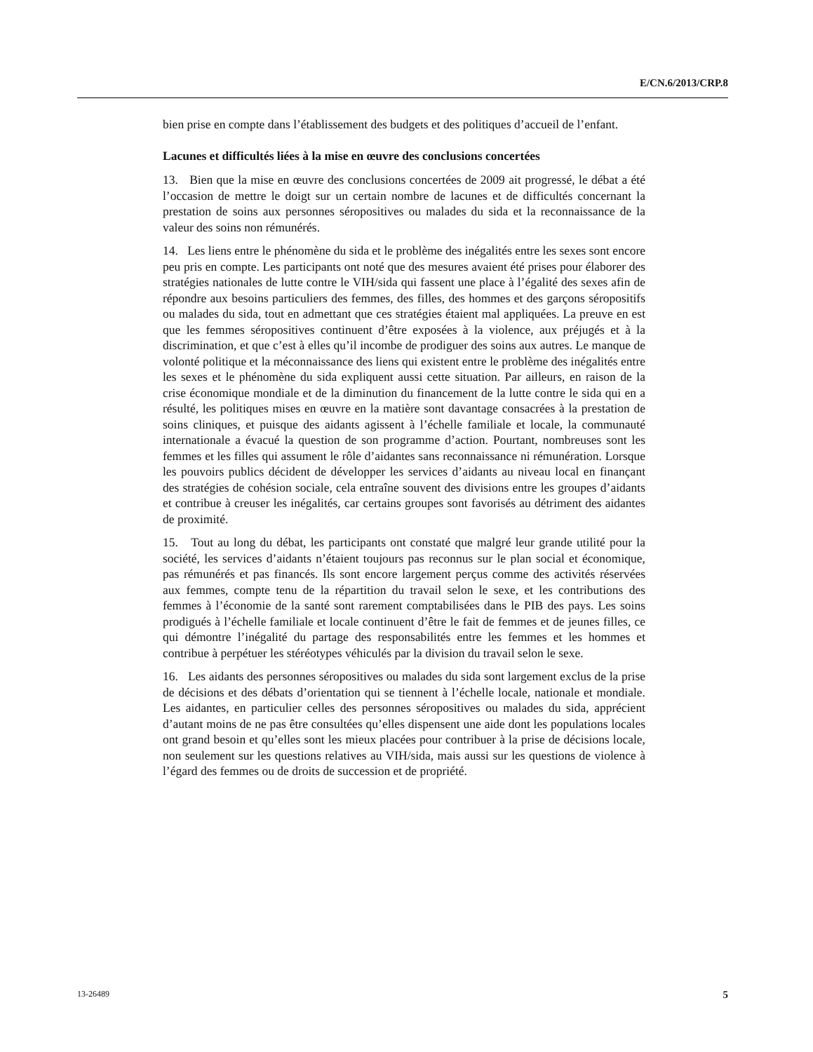E/CN.6/2013/CRP.8
bien prise en compte dans l’établissement des budgets et des politiques d’accueil de l’enfant.
Lacunes et difficultés liées à la mise en œuvre des conclusions concertées
13. Bien que la mise en œuvre des conclusions concertées de 2009 ait progressé, le débat a été l’occasion de mettre le doigt sur un certain nombre de lacunes et de difficultés concernant la prestation de soins aux personnes séropositives ou malades du sida et la reconnaissance de la valeur des soins non rémunérés.
14. Les liens entre le phénomène du sida et le problème des inégalités entre les sexes sont encore peu pris en compte. Les participants ont noté que des mesures avaient été prises pour élaborer des stratégies nationales de lutte contre le VIH/sida qui fassent une place à l’égalité des sexes afin de répondre aux besoins particuliers des femmes, des filles, des hommes et des garçons séropositifs ou malades du sida, tout en admettant que ces stratégies étaient mal appliquées. La preuve en est que les femmes séropositives continuent d’être exposées à la violence, aux préjugés et à la discrimination, et que c’est à elles qu’il incombe de prodiguer des soins aux autres. Le manque de volonté politique et la méconnaissance des liens qui existent entre le problème des inégalités entre les sexes et le phénomène du sida expliquent aussi cette situation. Par ailleurs, en raison de la crise économique mondiale et de la diminution du financement de la lutte contre le sida qui en a résulté, les politiques mises en œuvre en la matière sont davantage consacrées à la prestation de soins cliniques, et puisque des aidants agissent à l’échelle familiale et locale, la communauté internationale a évacué la question de son programme d’action. Pourtant, nombreuses sont les femmes et les filles qui assument le rôle d’aidantes sans reconnaissance ni rémunération. Lorsque les pouvoirs publics décident de développer les services d’aidants au niveau local en finançant des stratégies de cohésion sociale, cela entraîne souvent des divisions entre les groupes d’aidants et contribue à creuser les inégalités, car certains groupes sont favorisés au détriment des aidantes de proximité.
15. Tout au long du débat, les participants ont constaté que malgré leur grande utilité pour la société, les services d’aidants n’étaient toujours pas reconnus sur le plan social et économique, pas rémunérés et pas financés. Ils sont encore largement perçus comme des activités réservées aux femmes, compte tenu de la répartition du travail selon le sexe, et les contributions des femmes à l’économie de la santé sont rarement comptabilisées dans le PIB des pays. Les soins prodigués à l’échelle familiale et locale continuent d’être le fait de femmes et de jeunes filles, ce qui démontre l’inégalité du partage des responsabilités entre les femmes et les hommes et contribue à perpétuer les stéréotypes véhiculés par la division du travail selon le sexe.
16. Les aidants des personnes séropositives ou malades du sida sont largement exclus de la prise de décisions et des débats d’orientation qui se tiennent à l’échelle locale, nationale et mondiale. Les aidantes, en particulier celles des personnes séropositives ou malades du sida, apprécient d’autant moins de ne pas être consultées qu’elles dispensent une aide dont les populations locales ont grand besoin et qu’elles sont les mieux placées pour contribuer à la prise de décisions locale, non seulement sur les questions relatives au VIH/sida, mais aussi sur les questions de violence à l’égard des femmes ou de droits de succession et de propriété.
13-26489 5